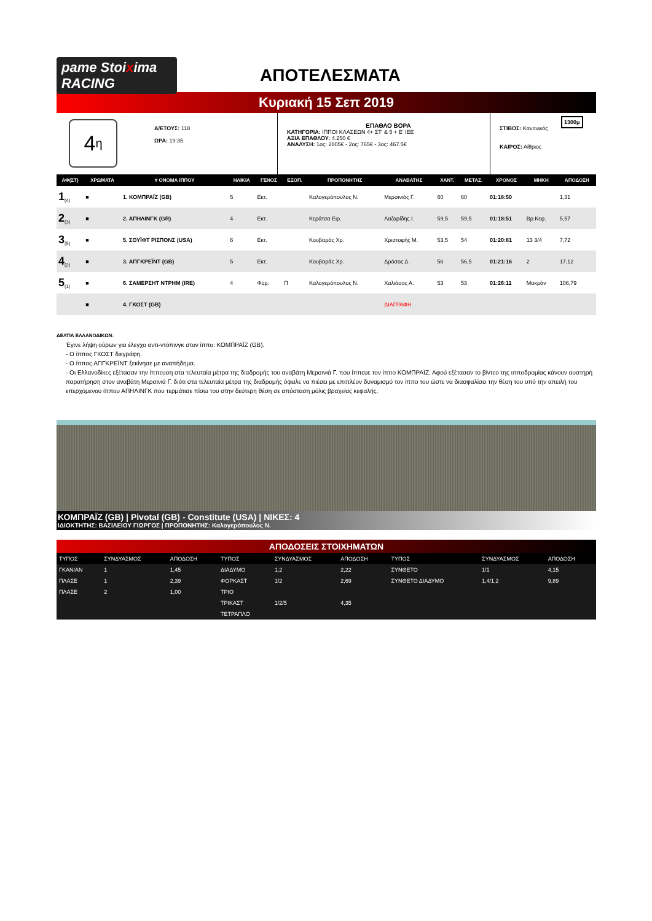pame Stoixima RACING
ΑΠΟΤΕΛΕΣΜΑΤΑ
Κυριακή 15 Σεπ 2019
4<sub>η</sub>
Α/ΕΤΟΥΣ: 118
ΩΡΑ: 19:35
ΕΠΑΘΛΟ ΒΟΡΑ
ΚΑΤΗΓΟΡΙΑ: ΙΠΠΟΙ ΚΛΑΣΕΩΝ 4+ ΣΤ' & 5 + Ε' ΙΕΕ
ΑΞΙΑ ΕΠΑΘΛΟΥ: 4.250 €
ΑΝΑΛΥΣΗ: 1ος: 2805€ - 2ος: 765€ - 3ος: 467.5€
1300μ
ΣΤΙΒΟΣ: Κανονικός
ΚΑΙΡΟΣ: Αίθριος
| ΑΦ(ΣΤ) | ΧΡΩΜΑΤΑ | # ΟΝΟΜΑ ΙΠΠΟΥ | ΗΛΙΚΙΑ | ΓΕΝΟΣ | ΕΞΟΠ. | ΠΡΟΠΟΝΗΤΗΣ | ΑΝΑΒΑΤΗΣ | ΧΑΝΤ. | ΜΕΤΑΖ. | ΧΡΟΝΟΣ | ΜΗΚΗ | ΑΠΟΔΟΣΗ |
| --- | --- | --- | --- | --- | --- | --- | --- | --- | --- | --- | --- | --- |
| 1<sub>(4)</sub> | ■ | 1. ΚΟΜΠΡΑΪΖ (GB) | 5 | Εκτ. | | Καλογερόπουλος Ν. | Μερσινιάς Γ. | 60 | 60 | 01:18:50 | | 1,31 |
| 2<sub>(3)</sub> | ■ | 2. ΑΠΗΛΙΝΓΚ (GR) | 4 | Εκτ. | | Κεράτσα Ειρ. | Λαζαρίδης Ι. | 59,5 | 59,5 | 01:18:51 | Βρ.Κεφ. | 5,57 |
| 3<sub>(5)</sub> | ■ | 5. ΣΟΥΪΦΤ ΡΙΣΠΟΝΣ (USA) | 6 | Εκτ. | | Κουβαράς Χρ. | Χριστοφής Μ. | 53,5 | 54 | 01:20:81 | 13 3/4 | 7,72 |
| 4<sub>(2)</sub> | ■ | 3. ΑΠΓΚΡΕΪΝΤ (GB) | 5 | Εκτ. | | Κουβαράς Χρ. | Δρόσος Δ. | 56 | 56,5 | 01:21:16 | 2 | 17,12 |
| 5<sub>(1)</sub> | ■ | 6. ΣΑΜΕΡΣΗΤ ΝΤΡΗΜ (IRE) | 4 | Φορ. | Π | Καλογερόπουλος Ν. | Χαλιάσος Α. | 53 | 53 | 01:26:11 | Μακράν | 106,79 |
| | ■ | 4. ΓΚΟΣΤ (GB) | | | | | ΔΙΑΓΡΑΦΗ | | | | | |
ΔΕΛΤΙΑ ΕΛΛΑΝΟΔΙΚΩΝ:
Έγινε λήψη ούρων για έλεγχο αντι-ντόπινγκ στον ίππο: ΚΟΜΠΡΑΪΖ (GB).
- Ο ίππος ΓΚΟΣΤ διεγράφη.
- Ο ίππος ΑΠΓΚΡΕΪΝΤ ξεκίνησε με αναπήδημα.
- Οι Ελλανοδίκες εξέτασαν την ίππευση στα τελευταία μέτρα της διαδρομής του αναβάτη Μερσινιά Γ. που ίππευε τον ίππο ΚΟΜΠΡΑΪΖ. Αφού εξέτασαν το βίντεο της ιπποδρομίας κάνουν αυστηρή παρατήρηση στον αναβάτη Μερσινιά Γ. διότι στα τελευταία μέτρα της διαδρομής όφειλε να πιέσει με επιπλέον δυναμισμό τον ίππο του ώστε να διασφαλίσει την θέση του υπό την απειλή του επερχόμενου ίππου ΑΠΗΛΙΝΓΚ που τερμάτισε πίσω του στην δεύτερη θέση σε απόσταση μόλις βραχείας κεφαλής.
ΚΟΜΠΡΑΪΖ (GB) | Pivotal (GB) - Constitute (USA) | ΝΙΚΕΣ: 4
ΙΔΙΟΚΤΗΤΗΣ: ΒΑΣΙΛΕΙΟΥ ΓΙΩΡΓΟΣ | ΠΡΟΠΟΝΗΤΗΣ: Καλογερόπουλος Ν.
ΑΠΟΔΟΣΕΙΣ ΣΤΟΙΧΗΜΑΤΩΝ
| ΤΥΠΟΣ | ΣΥΝΔΥΑΣΜΟΣ | ΑΠΟΔΟΣΗ | ΤΥΠΟΣ | ΣΥΝΔΥΑΣΜΟΣ | ΑΠΟΔΟΣΗ | ΤΥΠΟΣ | ΣΥΝΔΥΑΣΜΟΣ | ΑΠΟΔΟΣΗ |
| --- | --- | --- | --- | --- | --- | --- | --- | --- |
| ΓΚΑΝΙΑΝ | 1 | 1,45 | ΔΙΑΔΥΜΟ | 1,2 | 2,22 | ΣΥΝΘΕΤΟ | 1/1 | 4,15 |
| ΠΛΑΣΕ | 1 | 2,39 | ΦΟΡΚΑΣΤ | 1/2 | 2,69 | ΣΥΝΘΕΤΟ ΔΙΑΔΥΜΟ | 1,4/1,2 | 9,89 |
| ΠΛΑΣΕ | 2 | 1,00 | ΤΡΙΟ | | | | | |
| | | | ΤΡΙΚΑΣΤ | 1/2/5 | 4,35 | | | |
| | | | ΤΕΤΡΑΠΛΟ | | | | | |